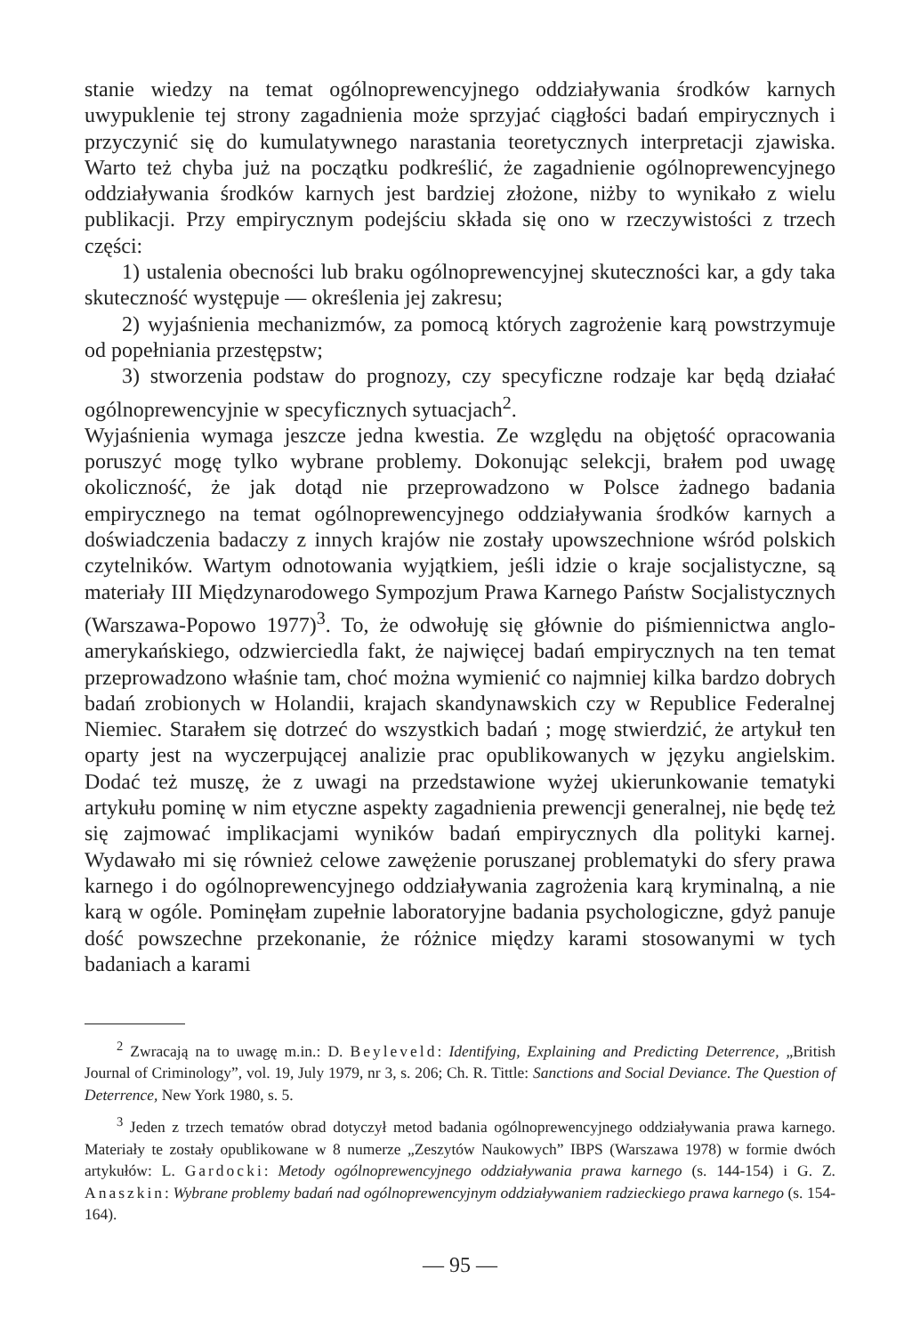stanie wiedzy na temat ogólnoprewencyjnego oddziaływania środków karnych uwypuklenie tej strony zagadnienia może sprzyjać ciągłości badań empirycznych i przyczynić się do kumulatywnego narastania teoretycznych interpretacji zjawiska. Warto też chyba już na początku podkreślić, że zagadnienie ogólnoprewencyjnego oddziaływania środków karnych jest bardziej złożone, niżby to wynikało z wielu publikacji. Przy empirycznym podejściu składa się ono w rzeczywistości z trzech części:
1) ustalenia obecności lub braku ogólnoprewencyjnej skuteczności kar, a gdy taka skuteczność występuje — określenia jej zakresu;
2) wyjaśnienia mechanizmów, za pomocą których zagrożenie karą powstrzymuje od popełniania przestępstw;
3) stworzenia podstaw do prognozy, czy specyficzne rodzaje kar będą działać ogólnoprewencyjnie w specyficznych sytuacjach<sup>2</sup>.
Wyjaśnienia wymaga jeszcze jedna kwestia. Ze względu na objętość opracowania poruszyć mogę tylko wybrane problemy. Dokonując selekcji, brałem pod uwagę okoliczność, że jak dotąd nie przeprowadzono w Polsce żadnego badania empirycznego na temat ogólnoprewencyjnego oddziaływania środków karnych a doświadczenia badaczy z innych krajów nie zostały upowszechnione wśród polskich czytelników. Wartym odnotowania wyjątkiem, jeśli idzie o kraje socjalistyczne, są materiały III Międzynarodowego Sympozjum Prawa Karnego Państw Socjalistycznych (Warszawa-Popowo 1977)<sup>3</sup>. To, że odwołuję się głównie do piśmiennictwa anglo-amerykańskiego, odzwierciedla fakt, że najwięcej badań empirycznych na ten temat przeprowadzono właśnie tam, choć można wymienić co najmniej kilka bardzo dobrych badań zrobionych w Holandii, krajach skandynawskich czy w Republice Federalnej Niemiec. Starałem się dotrzeć do wszystkich badań ; mogę stwierdzić, że artykuł ten oparty jest na wyczerpującej analizie prac opublikowanych w języku angielskim. Dodać też muszę, że z uwagi na przedstawione wyżej ukierunkowanie tematyki artykułu pominę w nim etyczne aspekty zagadnienia prewencji generalnej, nie będę też się zajmować implikacjami wyników badań empirycznych dla polityki karnej. Wydawało mi się również celowe zawężenie poruszanej problematyki do sfery prawa karnego i do ogólnoprewencyjnego oddziaływania zagrożenia karą kryminalną, a nie karą w ogóle. Pominęłam zupełnie laboratoryjne badania psychologiczne, gdyż panuje dość powszechne przekonanie, że różnice między karami stosowanymi w tych badaniach a karami
<sup>2</sup> Zwracają na to uwagę m.in.: D. Beyleveld: Identifying, Explaining and Predicting Deterrence, „British Journal of Criminology”, vol. 19, July 1979, nr 3, s. 206; Ch. R. Tittle: Sanctions and Social Deviance. The Question of Deterrence, New York 1980, s. 5.
<sup>3</sup> Jeden z trzech tematów obrad dotyczył metod badania ogólnoprewencyjnego oddziaływania prawa karnego. Materiały te zostały opublikowane w 8 numerze „Zeszytów Naukowych” IBPS (Warszawa 1978) w formie dwóch artykułów: L. Gardocki: Metody ogólnoprewencyjnego oddziaływania prawa karnego (s. 144-154) i G. Z. Anaszkin: Wybrane problemy badań nad ogólnoprewencyjnym oddziaływaniem radzieckiego prawa karnego (s. 154-164).
— 95 —